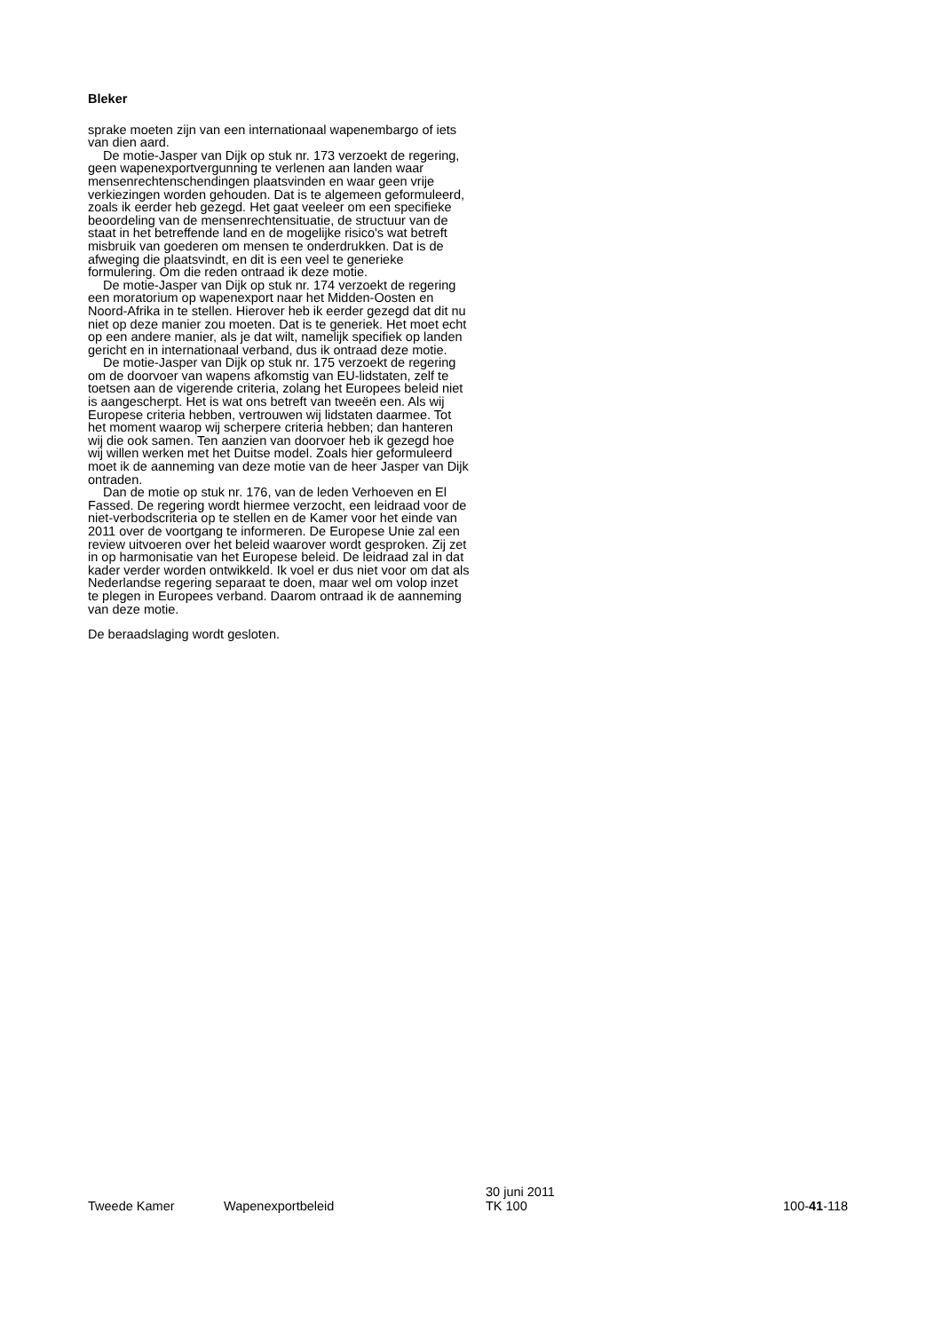Bleker
sprake moeten zijn van een internationaal wapenembargo of iets van dien aard.
De motie-Jasper van Dijk op stuk nr. 173 verzoekt de regering, geen wapenexportvergunning te verlenen aan landen waar mensenrechtenschendingen plaatsvinden en waar geen vrije verkiezingen worden gehouden. Dat is te algemeen geformuleerd, zoals ik eerder heb gezegd. Het gaat veeleer om een specifieke beoordeling van de mensenrechtensituatie, de structuur van de staat in het betreffende land en de mogelijke risico's wat betreft misbruik van goederen om mensen te onderdrukken. Dat is de afweging die plaatsvindt, en dit is een veel te generieke formulering. Om die reden ontraad ik deze motie.
De motie-Jasper van Dijk op stuk nr. 174 verzoekt de regering een moratorium op wapenexport naar het Midden-Oosten en Noord-Afrika in te stellen. Hierover heb ik eerder gezegd dat dit nu niet op deze manier zou moeten. Dat is te generiek. Het moet echt op een andere manier, als je dat wilt, namelijk specifiek op landen gericht en in internationaal verband, dus ik ontraad deze motie.
De motie-Jasper van Dijk op stuk nr. 175 verzoekt de regering om de doorvoer van wapens afkomstig van EU-lidstaten, zelf te toetsen aan de vigerende criteria, zolang het Europees beleid niet is aangescherpt. Het is wat ons betreft van tweeën een. Als wij Europese criteria hebben, vertrouwen wij lidstaten daarmee. Tot het moment waarop wij scherpere criteria hebben; dan hanteren wij die ook samen. Ten aanzien van doorvoer heb ik gezegd hoe wij willen werken met het Duitse model. Zoals hier geformuleerd moet ik de aanneming van deze motie van de heer Jasper van Dijk ontraden.
Dan de motie op stuk nr. 176, van de leden Verhoeven en El Fassed. De regering wordt hiermee verzocht, een leidraad voor de niet-verbodscriteria op te stellen en de Kamer voor het einde van 2011 over de voortgang te informeren. De Europese Unie zal een review uitvoeren over het beleid waarover wordt gesproken. Zij zet in op harmonisatie van het Europese beleid. De leidraad zal in dat kader verder worden ontwikkeld. Ik voel er dus niet voor om dat als Nederlandse regering separaat te doen, maar wel om volop inzet te plegen in Europees verband. Daarom ontraad ik de aanneming van deze motie.
De beraadslaging wordt gesloten.
Tweede Kamer
Wapenexportbeleid
30 juni 2011
TK 100
100-41-118